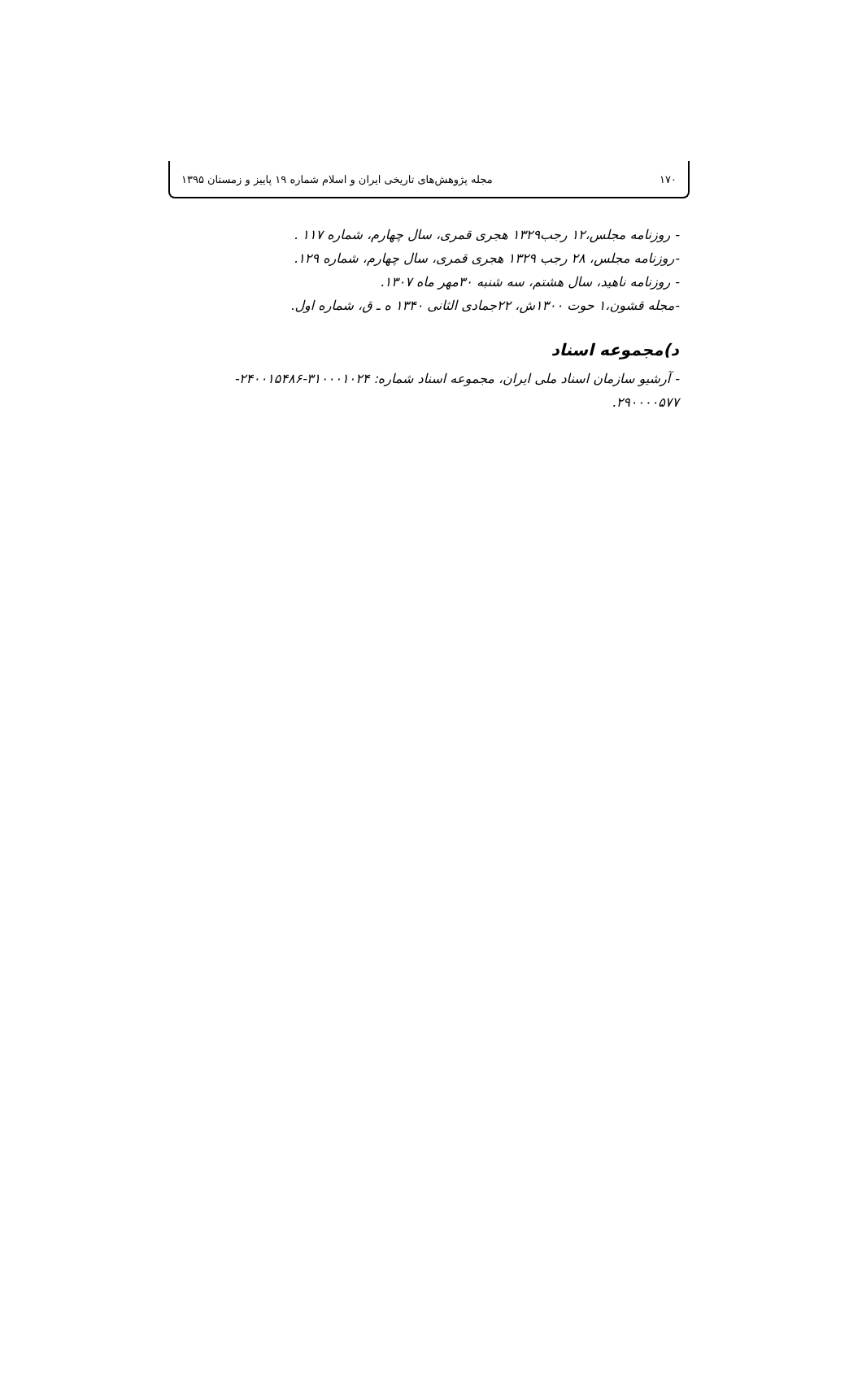۱۷۰ مجله پژوهش‌های تاریخی ایران و اسلام شماره ۱۹ پاییز و زمستان ۱۳۹۵
- روزنامه مجلس،۱۲ رجب۱۳۲۹ هجری قمری، سال چهارم، شماره ۱۱۷ .
-روزنامه مجلس، ۲۸ رجب ۱۳۲۹ هجری قمری، سال چهارم، شماره ۱۲۹.
- روزنامه ناهید، سال هشتم، سه شنبه ۳۰مهر ماه ۱۳۰۷.
-مجله قشون،۱ حوت ۱۳۰۰ش، ۲۲جمادی الثانی ۱۳۴۰ ه ـ ق، شماره اول.
د)مجموعه اسناد
- آرشیو سازمان اسناد ملی ایران، مجموعه اسناد شماره: ۳۱۰۰۰۱۰۲۴-۲۴۰۰۱۵۴۸۶- ۲۹۰۰۰۰۵۷۷.